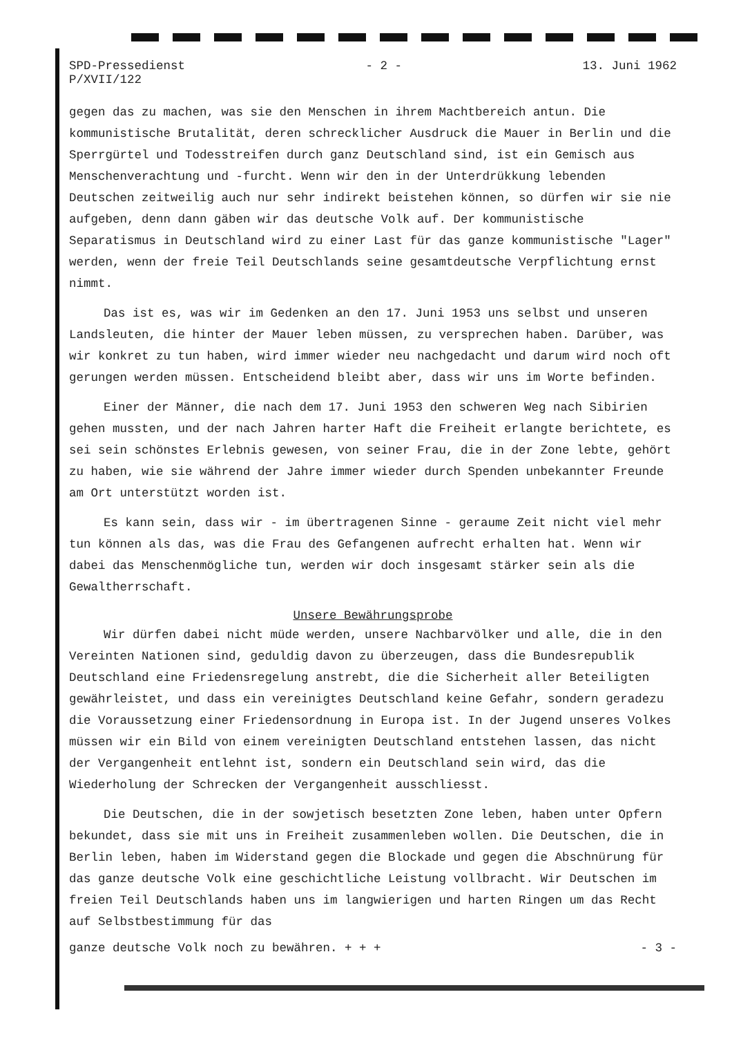SPD-Pressedienst
P/XVII/122
- 2 - 13. Juni 1962
gegen das zu machen, was sie den Menschen in ihrem Machtbereich antun. Die kommunistische Brutalität, deren schrecklicher Ausdruck die Mauer in Berlin und die Sperrgürtel und Todesstreifen durch ganz Deutschland sind, ist ein Gemisch aus Menschenverachtung und -furcht. Wenn wir den in der Unterdrükkung lebenden Deutschen zeitweilig auch nur sehr indirekt beistehen können, so dürfen wir sie nie aufgeben, denn dann gäben wir das deutsche Volk auf. Der kommunistische Separatismus in Deutschland wird zu einer Last für das ganze kommunistische "Lager" werden, wenn der freie Teil Deutschlands seine gesamtdeutsche Verpflichtung ernst nimmt.
Das ist es, was wir im Gedenken an den 17. Juni 1953 uns selbst und unseren Landsleuten, die hinter der Mauer leben müssen, zu versprechen haben. Darüber, was wir konkret zu tun haben, wird immer wieder neu nachgedacht und darum wird noch oft gerungen werden müssen. Entscheidend bleibt aber, dass wir uns im Worte befinden.
Einer der Männer, die nach dem 17. Juni 1953 den schweren Weg nach Sibirien gehen mussten, und der nach Jahren harter Haft die Freiheit erlangte berichtete, es sei sein schönstes Erlebnis gewesen, von seiner Frau, die in der Zone lebte, gehört zu haben, wie sie während der Jahre immer wieder durch Spenden unbekannter Freunde am Ort unterstützt worden ist.
Es kann sein, dass wir - im übertragenen Sinne - geraume Zeit nicht viel mehr tun können als das, was die Frau des Gefangenen aufrecht erhalten hat. Wenn wir dabei das Menschenmögliche tun, werden wir doch insgesamt stärker sein als die Gewaltherrschaft.
Unsere Bewährungsprobe
Wir dürfen dabei nicht müde werden, unsere Nachbarvölker und alle, die in den Vereinten Nationen sind, geduldig davon zu überzeugen, dass die Bundesrepublik Deutschland eine Friedensregelung anstrebt, die die Sicherheit aller Beteiligten gewährleistet, und dass ein vereinigtes Deutschland keine Gefahr, sondern geradezu die Voraussetzung einer Friedensordnung in Europa ist. In der Jugend unseres Volkes müssen wir ein Bild von einem vereinigten Deutschland entstehen lassen, das nicht der Vergangenheit entlehnt ist, sondern ein Deutschland sein wird, das die Wiederholung der Schrecken der Vergangenheit ausschliesst.
Die Deutschen, die in der sowjetisch besetzten Zone leben, haben unter Opfern bekundet, dass sie mit uns in Freiheit zusammenleben wollen. Die Deutschen, die in Berlin leben, haben im Widerstand gegen die Blockade und gegen die Abschnürung für das ganze deutsche Volk eine geschichtliche Leistung vollbracht. Wir Deutschen im freien Teil Deutschlands haben uns im langwierigen und harten Ringen um das Recht auf Selbstbestimmung für das
ganze deutsche Volk noch zu bewähren. + + + - 3 -